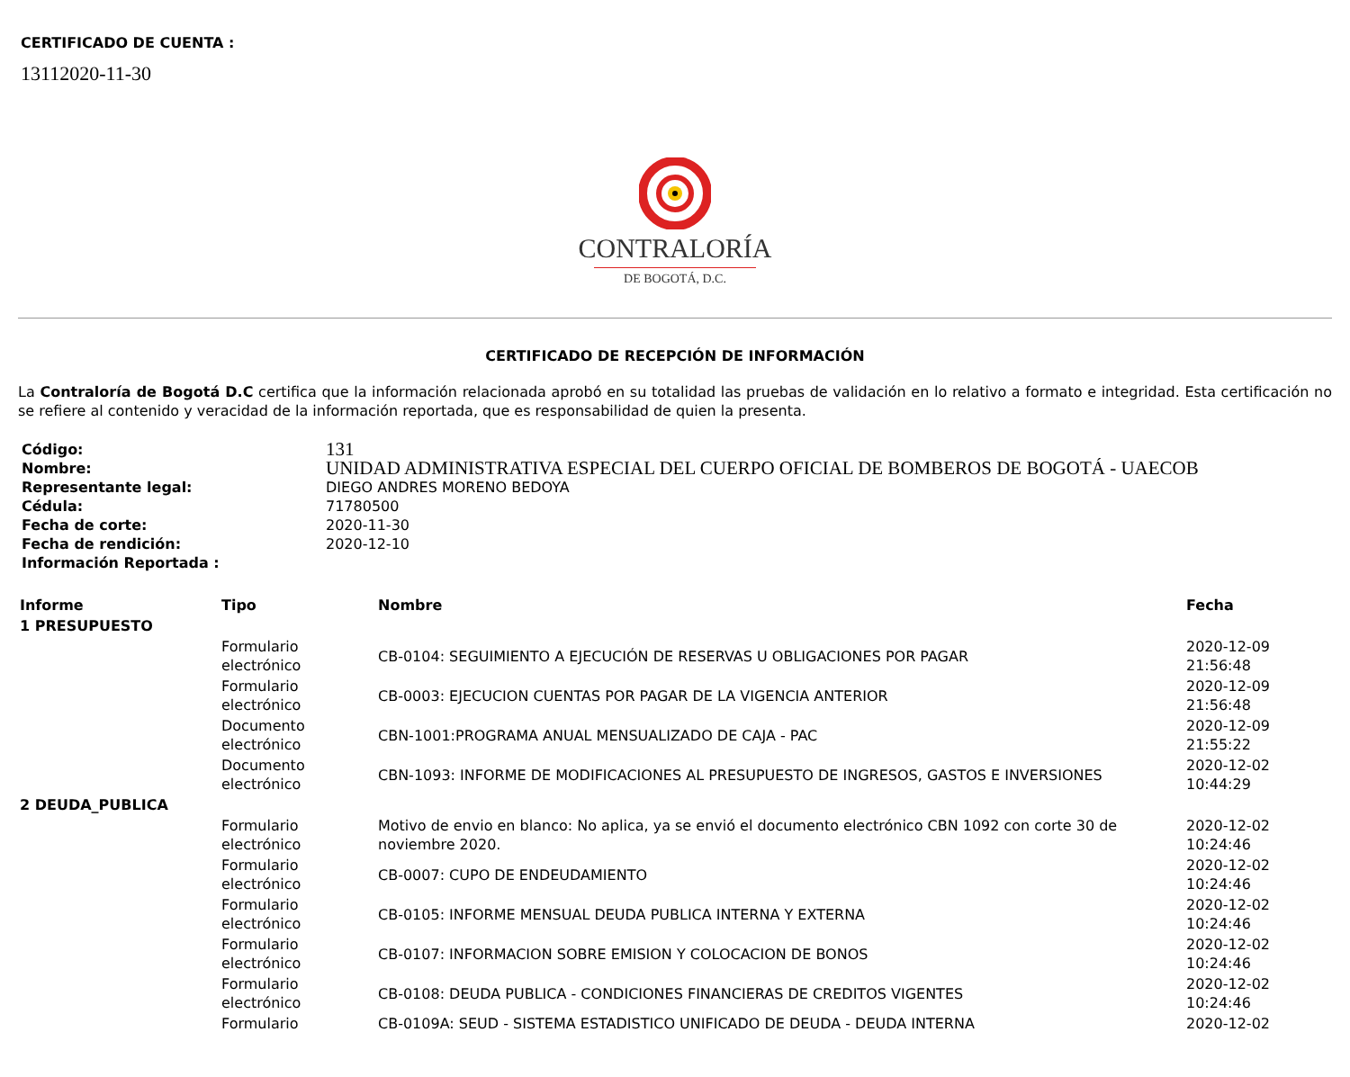CERTIFICADO DE CUENTA :
13112020-11-30
CONTRALORÍA
DE BOGOTÁ, D.C.
CERTIFICADO DE RECEPCIÓN DE INFORMACIÓN
La Contraloría de Bogotá D.C certifica que la información relacionada aprobó en su totalidad las pruebas de validación en lo relativo a formato e integridad. Esta certificación no se refiere al contenido y veracidad de la información reportada, que es responsabilidad de quien la presenta.
| Código: | 131 |
| Nombre: | UNIDAD ADMINISTRATIVA ESPECIAL DEL CUERPO OFICIAL DE BOMBEROS DE BOGOTÁ - UAECOB |
| Representante legal: | DIEGO ANDRES MORENO BEDOYA |
| Cédula: | 71780500 |
| Fecha de corte: | 2020-11-30 |
| Fecha de rendición: | 2020-12-10 |
| Información Reportada : | |
| Informe | Tipo | Nombre | Fecha |
| --- | --- | --- | --- |
| 1 PRESUPUESTO | | | |
| | Formulario electrónico | CB-0104: SEGUIMIENTO A EJECUCIÓN DE RESERVAS U OBLIGACIONES POR PAGAR | 2020-12-09 21:56:48 |
| | Formulario electrónico | CB-0003: EJECUCION CUENTAS POR PAGAR DE LA VIGENCIA ANTERIOR | 2020-12-09 21:56:48 |
| | Documento electrónico | CBN-1001:PROGRAMA ANUAL MENSUALIZADO DE CAJA - PAC | 2020-12-09 21:55:22 |
| | Documento electrónico | CBN-1093: INFORME DE MODIFICACIONES AL PRESUPUESTO DE INGRESOS, GASTOS E INVERSIONES | 2020-12-02 10:44:29 |
| 2 DEUDA_PUBLICA | | | |
| | Formulario electrónico | Motivo de envio en blanco: No aplica, ya se envió el documento electrónico CBN 1092 con corte 30 de noviembre 2020. | 2020-12-02 10:24:46 |
| | Formulario electrónico | CB-0007: CUPO DE ENDEUDAMIENTO | 2020-12-02 10:24:46 |
| | Formulario electrónico | CB-0105: INFORME MENSUAL DEUDA PUBLICA INTERNA Y EXTERNA | 2020-12-02 10:24:46 |
| | Formulario electrónico | CB-0107: INFORMACION SOBRE EMISION Y COLOCACION DE BONOS | 2020-12-02 10:24:46 |
| | Formulario electrónico | CB-0108: DEUDA PUBLICA - CONDICIONES FINANCIERAS DE CREDITOS VIGENTES | 2020-12-02 10:24:46 |
| | Formulario | CB-0109A: SEUD - SISTEMA ESTADISTICO UNIFICADO DE DEUDA - DEUDA INTERNA | 2020-12-02 |